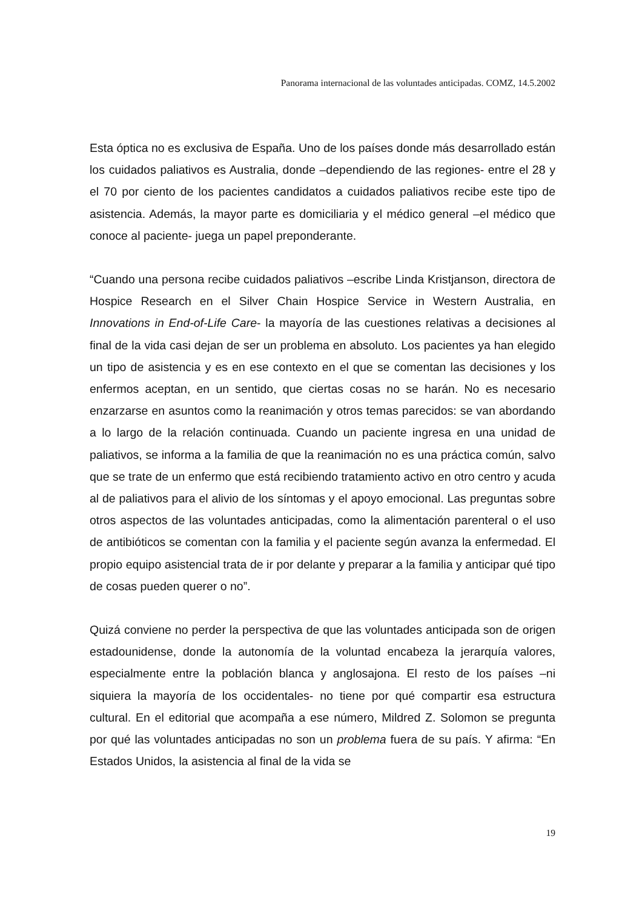Panorama internacional de las voluntades anticipadas. COMZ, 14.5.2002
Esta óptica no es exclusiva de España. Uno de los países donde más desarrollado están los cuidados paliativos es Australia, donde –dependiendo de las regiones- entre el 28 y el 70 por ciento de los pacientes candidatos a cuidados paliativos recibe este tipo de asistencia. Además, la mayor parte es domiciliaria y el médico general –el médico que conoce al paciente- juega un papel preponderante.
“Cuando una persona recibe cuidados paliativos –escribe Linda Kristjanson, directora de Hospice Research en el Silver Chain Hospice Service in Western Australia, en Innovations in End-of-Life Care- la mayoría de las cuestiones relativas a decisiones al final de la vida casi dejan de ser un problema en absoluto. Los pacientes ya han elegido un tipo de asistencia y es en ese contexto en el que se comentan las decisiones y los enfermos aceptan, en un sentido, que ciertas cosas no se harán. No es necesario enzarzarse en asuntos como la reanimación y otros temas parecidos: se van abordando a lo largo de la relación continuada. Cuando un paciente ingresa en una unidad de paliativos, se informa a la familia de que la reanimación no es una práctica común, salvo que se trate de un enfermo que está recibiendo tratamiento activo en otro centro y acuda al de paliativos para el alivio de los síntomas y el apoyo emocional. Las preguntas sobre otros aspectos de las voluntades anticipadas, como la alimentación parenteral o el uso de antibióticos se comentan con la familia y el paciente según avanza la enfermedad. El propio equipo asistencial trata de ir por delante y preparar a la familia y anticipar qué tipo de cosas pueden querer o no”.
Quizá conviene no perder la perspectiva de que las voluntades anticipada son de origen estadounidense, donde la autonomía de la voluntad encabeza la jerarquía valores, especialmente entre la población blanca y anglosajona. El resto de los países –ni siquiera la mayoría de los occidentales- no tiene por qué compartir esa estructura cultural. En el editorial que acompaña a ese número, Mildred Z. Solomon se pregunta por qué las voluntades anticipadas no son un problema fuera de su país. Y afirma: “En Estados Unidos, la asistencia al final de la vida se
19